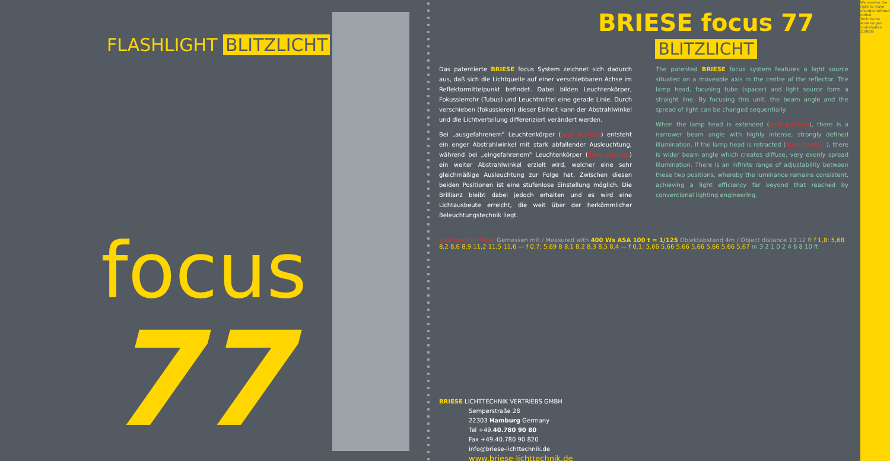FLASHLIGHT BLITZLICHT
focus
77
BRIESE focus 77
BLITZLICHT
Das patentierte BRIESE focus System zeichnet sich dadurch aus, daß sich die Lichtquelle auf einer verschiebbaren Achse im Reflektormittelpunkt befindet. Dabei bilden Leuchtenkörper, Fokussierrohr (Tubus) und Leuchtmittel eine gerade Linie. Durch verschieben (fokussieren) dieser Einheit kann der Abstrahlwinkel und die Lichtverteilung differenziert verändert werden.
Bei „ausgefahrenem" Leuchtenkörper (spot position) entsteht ein enger Abstrahlwinkel mit stark abfallender Ausleuchtung, während bei „eingefahrenem" Leuchtenkörper (flood position) ein weiter Abstrahlwinkel erzielt wird, welcher eine sehr gleichmäßige Ausleuchtung zur Folge hat. Zwischen diesen beiden Positionen ist eine stufenlose Einstellung möglich. Die Brillianz bleibt dabei jedoch erhalten und es wird eine Lichtausbeute erreicht, die weit über der herkömmlicher Beleuchtungstechnik liegt.
The patented BRIESE focus system features a light source situated on a moveable axis in the centre of the reflector. The lamp head, focusing tube (spacer) and light source form a straight line. By focusing this unit, the beam angle and the spread of light can be changed sequentially.
When the lamp head is extended (spot position), there is a narrower beam angle with highly intense, strongly defined illumination. If the lamp head is retracted (flood position), there is wider beam angle which creates diffuse, very evenly spread illumination. There is an infinite range of adjustability between these two positions, whereby the luminance remains consistent, achieving a light efficiency far beyond that reached by conventional lighting engineering.
spot medium flood Gemessen mit / Measured with 400 Ws ASA 100 t = 1/125 Objektabstand 4m / Object distance 13.12 ft f 1,8: 5,68 8,2 8,6 8,9 11,2 11,5 11,6 — f 0,7: 5,69 8 8,1 8,2 8,3 8,5 8,4 — f 0,1: 5,66 5,66 5,66 5,66 5,66 5,66 5,67 m 3 2 1 0 2 4 6 8 10 ft
BRIESE LICHTTECHNIK VERTRIEBS GMBH
Semperstraße 28
22303 Hamburg Germany
Tel +49.40.780 90 80
Fax +49.40.780 90 820
info@briese-lichttechnik.de
www.briese-lichttechnik.de
We reserve the right to make changes without notice. Technische Änderungen vorbehalten 200809